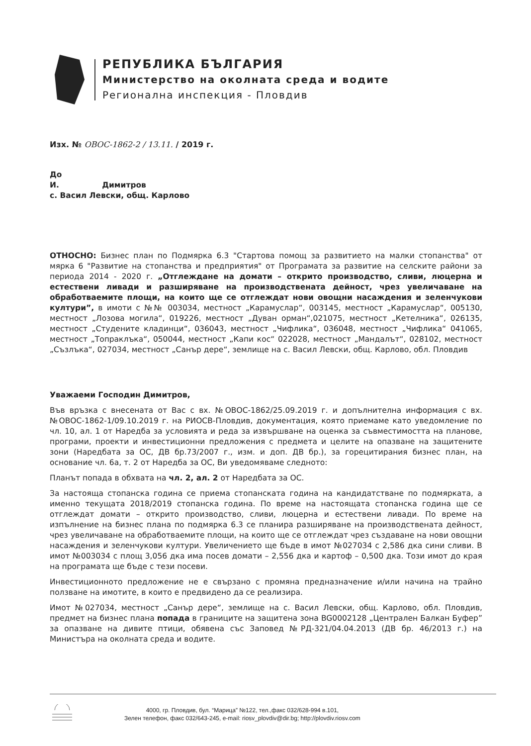РЕПУБЛИКА БЪЛГАРИЯ
Министерство на околната среда и водите
Регионална инспекция - Пловдив
Изх. № ОВОС-1862-2 / 13.11. / 2019 г.
До
И. Димитров
с. Васил Левски, общ. Карлово
ОТНОСНО: Бизнес план по Подмярка 6.3 "Стартова помощ за развитието на малки стопанства" от мярка 6 "Развитие на стопанства и предприятия" от Програмата за развитие на селските райони за периода 2014 - 2020 г. „Отглеждане на домати – открито производство, сливи, люцерна и естествени ливади и разширяване на производствената дейност, чрез увеличаване на обработваемите площи, на които ще се отглеждат нови овощни насаждения и зеленчукови култури”, в имоти с №№ 003034, местност „Карамуслар“, 003145, местност „Карамуслар“, 005130, местност „Лозова могила“, 019226, местност „Дуван орман“,021075, местност „Кетелника“, 026135, местност „Студените кладинци“, 036043, местност „Чифлика“, 036048, местност „Чифлика“ 041065, местност „Топраклъка“, 050044, местност „Капи кос“ 022028, местност „Мандалът“, 028102, местност „Съзлъка“, 027034, местност „Санър дере“, землище на с. Васил Левски, общ. Карлово, обл. Пловдив
Уважаеми Господин Димитров,
Във връзка с внесената от Вас с вх. №ОВОС-1862/25.09.2019 г. и допълнителна информация с вх. №ОВОС-1862-1/09.10.2019 г. на РИОСВ-Пловдив, документация, която приемаме като уведомление по чл. 10, ал. 1 от Наредба за условията и реда за извършване на оценка за съвместимостта на планове, програми, проекти и инвестиционни предложения с предмета и целите на опазване на защитените зони (Наредбата за ОС, ДВ бр.73/2007 г., изм. и доп. ДВ бр.), за горецитирания бизнес план, на основание чл. 6а, т. 2 от Наредба за ОС, Ви уведомяваме следното:
Планът попада в обхвата на чл. 2, ал. 2 от Наредбата за ОС.
За настояща стопанска година се приема стопанската година на кандидатстване по подмярката, а именно текущата 2018/2019 стопанска година. По време на настоящата стопанска година ще се отглеждат домати – открито производство, сливи, люцерна и естествени ливади. По време на изпълнение на бизнес плана по подмярка 6.3 се планира разширяване на производствената дейност, чрез увеличаване на обработваемите площи, на които ще се отглеждат чрез създаване на нови овощни насаждения и зеленчукови култури. Увеличението ще бъде в имот №027034 с 2,586 дка сини сливи. В имот №003034 с площ 3,056 дка има посев домати – 2,556 дка и картоф – 0,500 дка. Този имот до края на програмата ще бъде с тези посеви.
Инвестиционното предложение не е свързано с промяна предназначение и/или начина на трайно ползване на имотите, в които е предвидено да се реализира.
Имот №027034, местност „Санър дере“, землище на с. Васил Левски, общ. Карлово, обл. Пловдив, предмет на бизнес плана попада в границите на защитена зона BG0002128 „Централен Балкан Буфер” за опазване на дивите птици, обявена със Заповед №РД-321/04.04.2013 (ДВ бр. 46/2013 г.) на Министъра на околната среда и водите.
4000, гр. Пловдив, бул. “Марица” №122, тел.,факс 032/628-994 в.101,
Зелен телефон, факс 032/643-245, e-mail: riosv_plovdiv@dir.bg; http://plovdiv.riosv.com